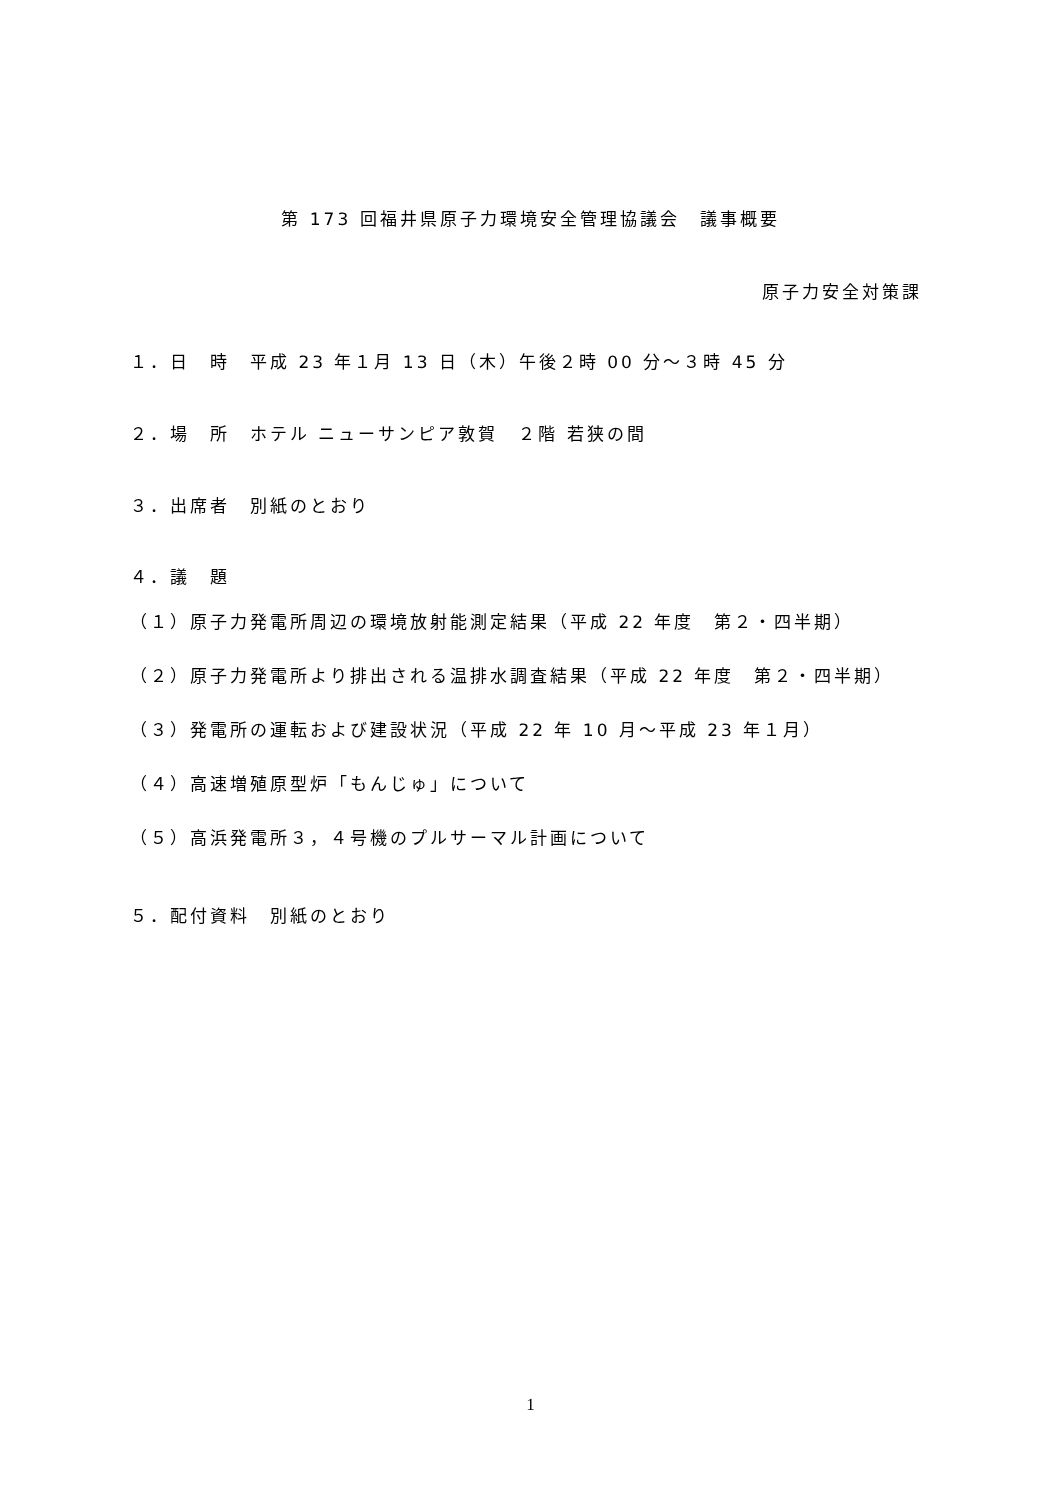第 173 回福井県原子力環境安全管理協議会　議事概要
原子力安全対策課
１．日　時　平成 23 年１月 13 日（木）午後２時 00 分～３時 45 分
２．場　所　ホテル ニューサンピア敦賀　２階 若狭の間
３．出席者　別紙のとおり
４．議　題
（１）原子力発電所周辺の環境放射能測定結果（平成 22 年度　第２・四半期）
（２）原子力発電所より排出される温排水調査結果（平成 22 年度　第２・四半期）
（３）発電所の運転および建設状況（平成 22 年 10 月～平成 23 年１月）
（４）高速増殖原型炉「もんじゅ」について
（５）高浜発電所３，４号機のプルサーマル計画について
５．配付資料　別紙のとおり
1